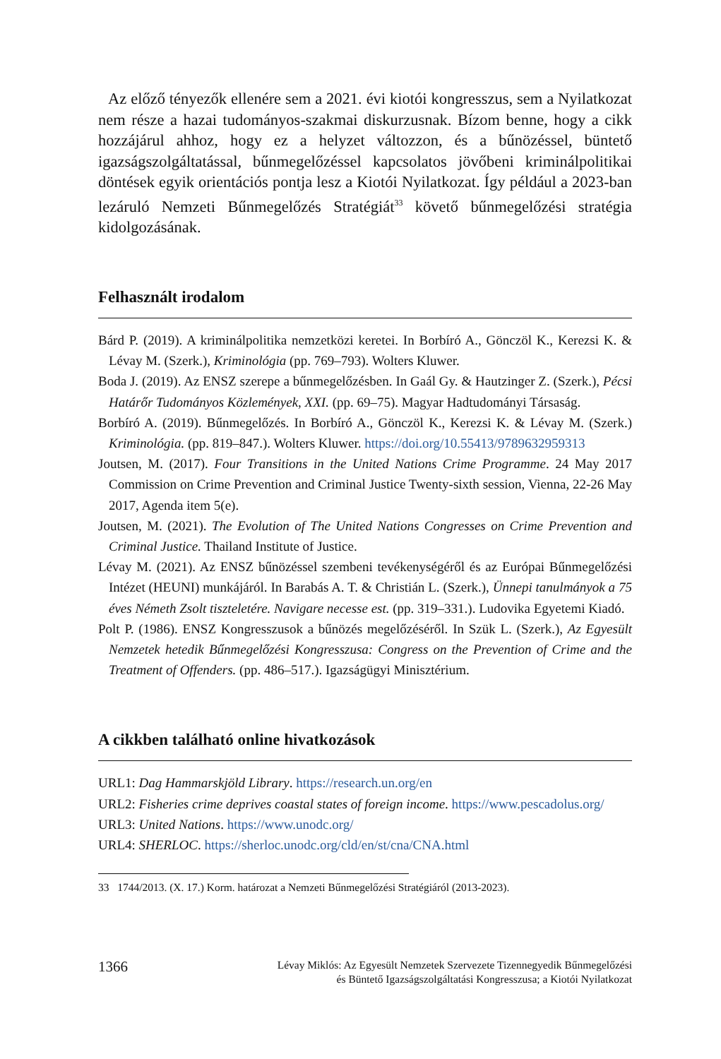Az előző tényezők ellenére sem a 2021. évi kiotói kongresszus, sem a Nyilatkozat nem része a hazai tudományos-szakmai diskurzusnak. Bízom benne, hogy a cikk hozzájárul ahhoz, hogy ez a helyzet változzon, és a bűnözéssel, büntető igazságszolgáltatással, bűnmegelőzéssel kapcsolatos jövőbeni kriminálpolitikai döntések egyik orientációs pontja lesz a Kiotói Nyilatkozat. Így például a 2023-ban lezáruló Nemzeti Bűnmegelőzés Stratégiát<sup>33</sup> követő bűnmegelőzési stratégia kidolgozásának.
Felhasznált irodalom
Bárd P. (2019). A kriminálpolitika nemzetközi keretei. In Borbíró A., Gönczöl K., Kerezsi K. & Lévay M. (Szerk.), Kriminológia (pp. 769–793). Wolters Kluwer.
Boda J. (2019). Az ENSZ szerepe a bűnmegelőzésben. In Gaál Gy. & Hautzinger Z. (Szerk.), Pécsi Határőr Tudományos Közlemények, XXI. (pp. 69–75). Magyar Hadtudományi Társaság.
Borbíró A. (2019). Bűnmegelőzés. In Borbíró A., Gönczöl K., Kerezsi K. & Lévay M. (Szerk.) Kriminológia. (pp. 819–847.). Wolters Kluwer. https://doi.org/10.55413/9789632959313
Joutsen, M. (2017). Four Transitions in the United Nations Crime Programme. 24 May 2017 Commission on Crime Prevention and Criminal Justice Twenty-sixth session, Vienna, 22-26 May 2017, Agenda item 5(e).
Joutsen, M. (2021). The Evolution of The United Nations Congresses on Crime Prevention and Criminal Justice. Thailand Institute of Justice.
Lévay M. (2021). Az ENSZ bűnözéssel szembeni tevékenységéről és az Európai Bűnmegelőzési Intézet (HEUNI) munkájáról. In Barabás A. T. & Christián L. (Szerk.), Ünnepi tanulmányok a 75 éves Németh Zsolt tiszteletére. Navigare necesse est. (pp. 319–331.). Ludovika Egyetemi Kiadó.
Polt P. (1986). ENSZ Kongresszusok a bűnözés megelőzéséről. In Szük L. (Szerk.), Az Egyesült Nemzetek hetedik Bűnmegelőzési Kongresszusa: Congress on the Prevention of Crime and the Treatment of Offenders. (pp. 486–517.). Igazságügyi Minisztérium.
A cikkben található online hivatkozások
URL1: Dag Hammarskjöld Library. https://research.un.org/en
URL2: Fisheries crime deprives coastal states of foreign income. https://www.pescadolus.org/
URL3: United Nations. https://www.unodc.org/
URL4: SHERLOC. https://sherloc.unodc.org/cld/en/st/cna/CNA.html
33 1744/2013. (X. 17.) Korm. határozat a Nemzeti Bűnmegelőzési Stratégiáról (2013-2023).
1366
Lévay Miklós: Az Egyesült Nemzetek Szervezete Tizennegyedik Bűnmegelőzési
és Büntető Igazságszolgáltatási Kongresszusa; a Kiotói Nyilatkozat